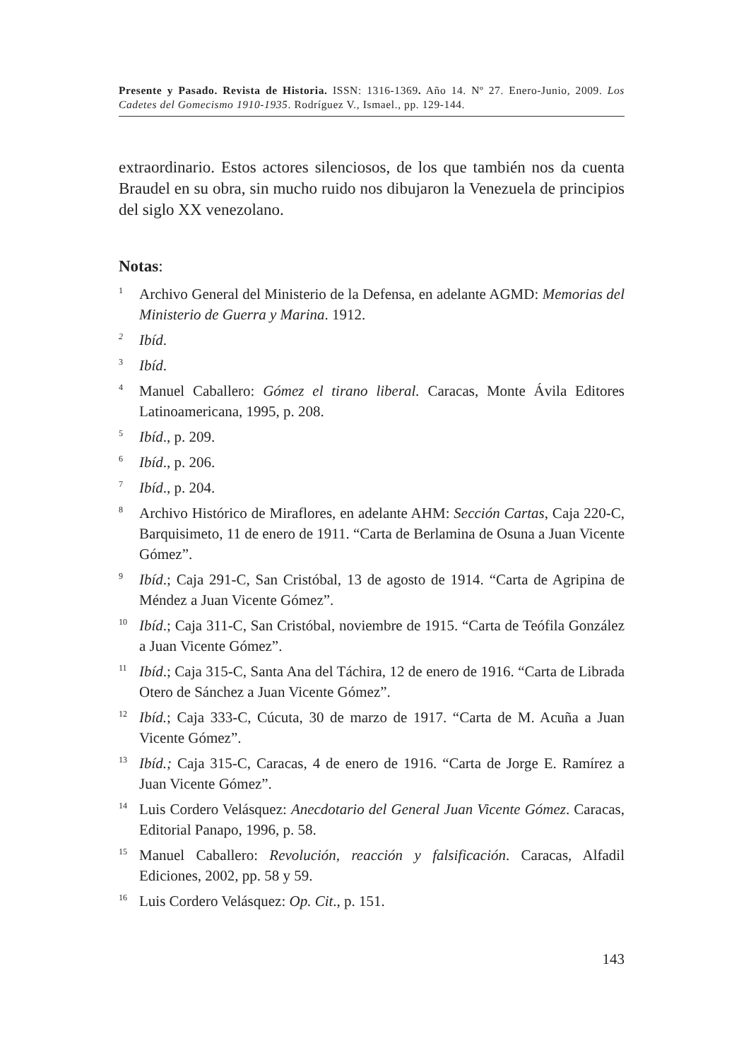Presente y Pasado. Revista de Historia. ISSN: 1316-1369. Año 14. Nº 27. Enero-Junio, 2009. Los Cadetes del Gomecismo 1910-1935. Rodríguez V., Ismael., pp. 129-144.
extraordinario. Estos actores silenciosos, de los que también nos da cuenta Braudel en su obra, sin mucho ruido nos dibujaron la Venezuela de principios del siglo XX venezolano.
Notas:
<sup>1</sup>
Archivo General del Ministerio de la Defensa, en adelante AGMD: Memorias del Ministerio de Guerra y Marina. 1912.
<sup>2</sup>
Ibíd.
<sup>3</sup>
Ibíd.
<sup>4</sup>
Manuel Caballero: Gómez el tirano liberal. Caracas, Monte Ávila Editores Latinoamericana, 1995, p. 208.
<sup>5</sup>
Ibíd., p. 209.
<sup>6</sup>
Ibíd., p. 206.
<sup>7</sup>
Ibíd., p. 204.
<sup>8</sup>
Archivo Histórico de Miraflores, en adelante AHM: Sección Cartas, Caja 220-C, Barquisimeto, 11 de enero de 1911. “Carta de Berlamina de Osuna a Juan Vicente Gómez”.
<sup>9</sup>
Ibíd.; Caja 291-C, San Cristóbal, 13 de agosto de 1914. “Carta de Agripina de Méndez a Juan Vicente Gómez”.
<sup>10</sup>
Ibíd.; Caja 311-C, San Cristóbal, noviembre de 1915. “Carta de Teófila González a Juan Vicente Gómez”.
<sup>11</sup>
Ibíd.; Caja 315-C, Santa Ana del Táchira, 12 de enero de 1916. “Carta de Librada Otero de Sánchez a Juan Vicente Gómez”.
<sup>12</sup>
Ibíd.; Caja 333-C, Cúcuta, 30 de marzo de 1917. “Carta de M. Acuña a Juan Vicente Gómez”.
<sup>13</sup>
Ibíd.; Caja 315-C, Caracas, 4 de enero de 1916. “Carta de Jorge E. Ramírez a Juan Vicente Gómez”.
<sup>14</sup>
Luis Cordero Velásquez: Anecdotario del General Juan Vicente Gómez. Caracas, Editorial Panapo, 1996, p. 58.
<sup>15</sup>
Manuel Caballero: Revolución, reacción y falsificación. Caracas, Alfadil Ediciones, 2002, pp. 58 y 59.
<sup>16</sup>
Luis Cordero Velásquez: Op. Cit., p. 151.
143